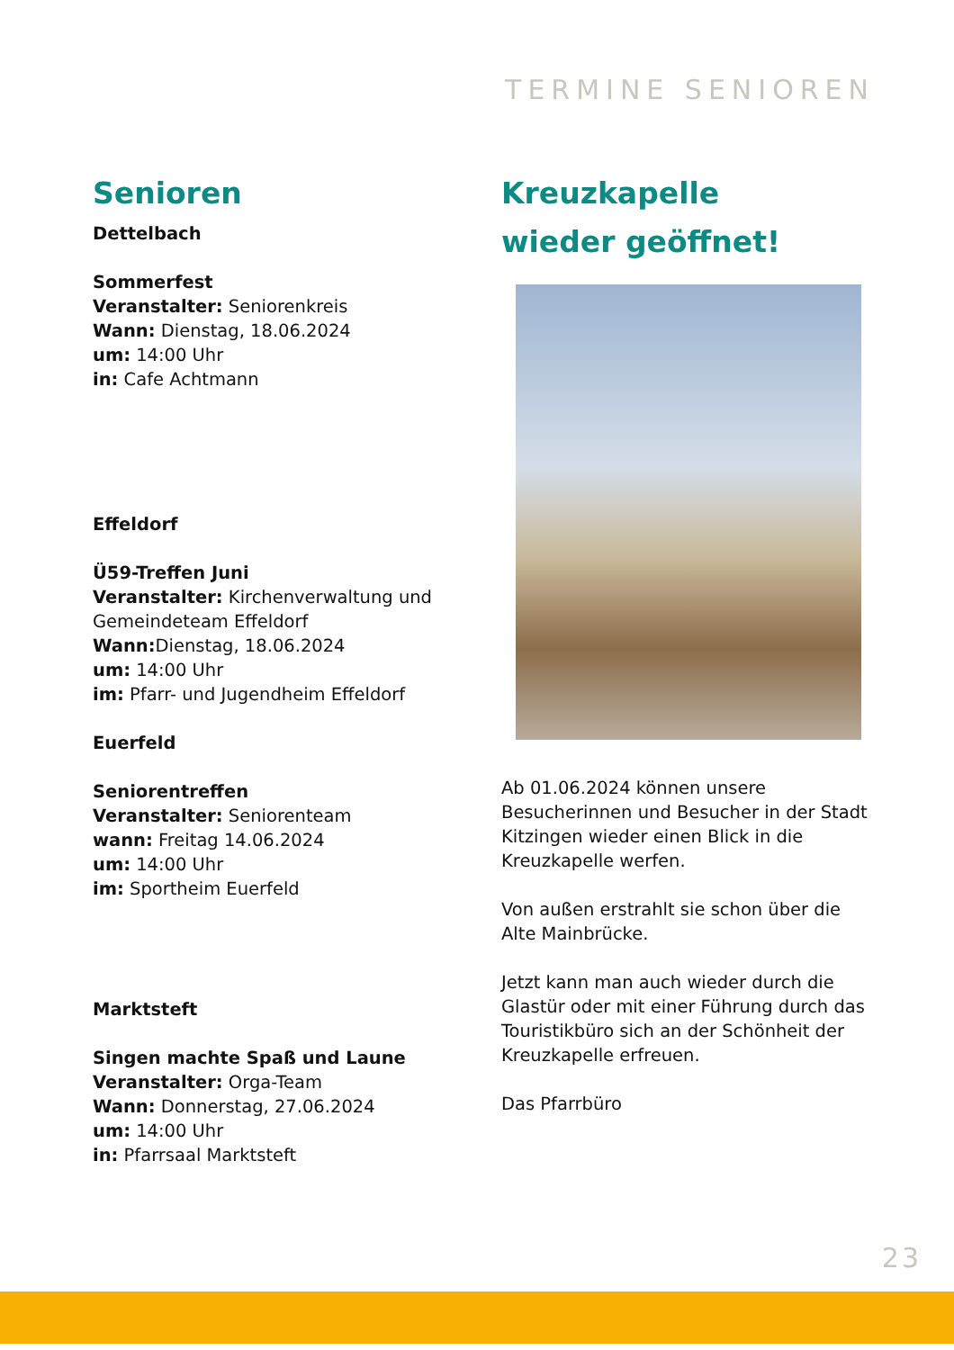TERMINE SENIOREN
Senioren
Dettelbach
Sommerfest
Veranstalter: Seniorenkreis
Wann: Dienstag, 18.06.2024
um: 14:00 Uhr
in: Cafe Achtmann
Effeldorf
Ü59-Treffen Juni
Veranstalter: Kirchenverwaltung und Gemeindeteam Effeldorf
Wann: Dienstag, 18.06.2024
um: 14:00 Uhr
im: Pfarr- und Jugendheim Effeldorf
Euerfeld
Seniorentreffen
Veranstalter: Seniorenteam
wann: Freitag 14.06.2024
um: 14:00 Uhr
im: Sportheim Euerfeld
Marktsteft
Singen machte Spaß und Laune
Veranstalter: Orga-Team
Wann: Donnerstag, 27.06.2024
um: 14:00 Uhr
in: Pfarrsaal Marktsteft
Kreuzkapelle
wieder geöffnet!
Ab 01.06.2024 können unsere Besucherinnen und Besucher in der Stadt Kitzingen wieder einen Blick in die Kreuzkapelle werfen.
Von außen erstrahlt sie schon über die Alte Mainbrücke.
Jetzt kann man auch wieder durch die Glastür oder mit einer Führung durch das Touristikbüro sich an der Schönheit der Kreuzkapelle erfreuen.
Das Pfarrbüro
23